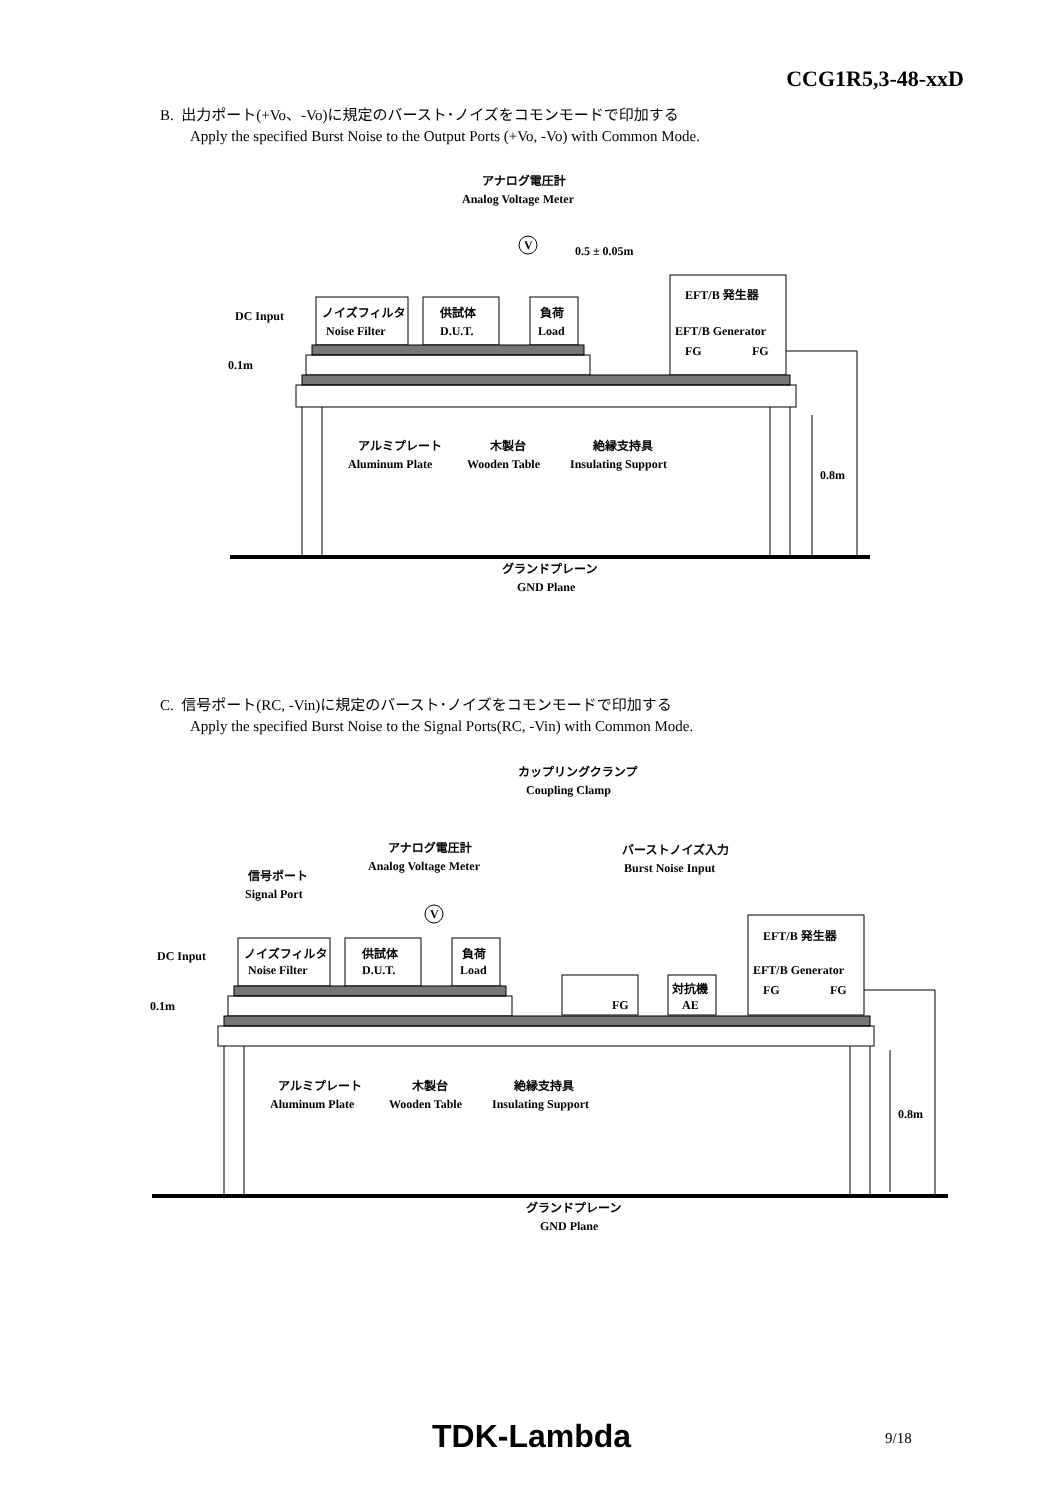CCG1R5,3-48-xxD
B. 出力ポート(+Vo、-Vo)に規定のバースト･ノイズをコモンモードで印加する
Apply the specified Burst Noise to the Output Ports (+Vo, -Vo) with Common Mode.
アナログ電圧計
Analog Voltage Meter
V
0.5 ± 0.05m
EFT/B 発生器
EFT/B Generator
FG
FG
ノイズフィルタ
Noise Filter
供試体
D.U.T.
負荷
Load
DC Input
0.1m
0.8m
アルミプレート
Aluminum Plate
木製台
Wooden Table
絶縁支持具
Insulating Support
グランドプレーン
GND Plane
C. 信号ポート(RC, -Vin)に規定のバースト･ノイズをコモンモードで印加する
Apply the specified Burst Noise to the Signal Ports(RC, -Vin) with Common Mode.
カップリングクランプ
Coupling Clamp
アナログ電圧計
Analog Voltage Meter
バーストノイズ入力
Burst Noise Input
信号ポート
Signal Port
V
EFT/B 発生器
EFT/B Generator
FG
FG
DC Input
ノイズフィルタ
Noise Filter
供試体
D.U.T.
負荷
Load
FG
対抗機
AE
0.1m
0.8m
アルミプレート
Aluminum Plate
木製台
Wooden Table
絶縁支持具
Insulating Support
グランドプレーン
GND Plane
TDK-Lambda 9/18